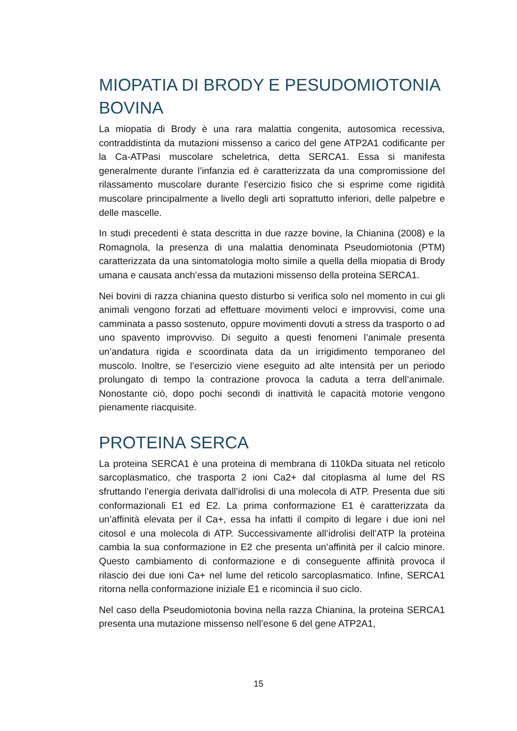MIOPATIA DI BRODY E PESUDOMIOTONIA BOVINA
La miopatia di Brody è una rara malattia congenita, autosomica recessiva, contraddistinta da mutazioni missenso a carico del gene ATP2A1 codificante per la Ca-ATPasi muscolare scheletrica, detta SERCA1. Essa si manifesta generalmente durante l’infanzia ed è caratterizzata da una compromissione del rilassamento muscolare durante l’esercizio fisico che si esprime come rigidità muscolare principalmente a livello degli arti soprattutto inferiori, delle palpebre e delle mascelle.
In studi precedenti è stata descritta in due razze bovine, la Chianina (2008) e la Romagnola, la presenza di una malattia denominata Pseudomiotonia (PTM) caratterizzata da una sintomatologia molto simile a quella della miopatia di Brody umana e causata anch’essa da mutazioni missenso della proteina SERCA1.
Nei bovini di razza chianina questo disturbo si verifica solo nel momento in cui gli animali vengono forzati ad effettuare movimenti veloci e improvvisi, come una camminata a passo sostenuto, oppure movimenti dovuti a stress da trasporto o ad uno spavento improvviso. Di seguito a questi fenomeni l’animale presenta un’andatura rigida e scoordinata data da un irrigidimento temporaneo del muscolo. Inoltre, se l’esercizio viene eseguito ad alte intensità per un periodo prolungato di tempo la contrazione provoca la caduta a terra dell’animale. Nonostante ciò, dopo pochi secondi di inattività le capacità motorie vengono pienamente riacquisite.
PROTEINA SERCA
La proteina SERCA1 è una proteina di membrana di 110kDa situata nel reticolo sarcoplasmatico, che trasporta 2 ioni Ca2+ dal citoplasma al lume del RS sfruttando l’energia derivata dall’idrolisi di una molecola di ATP. Presenta due siti conformazionali E1 ed E2. La prima conformazione E1 è caratterizzata da un’affinità elevata per il Ca+, essa ha infatti il compito di legare i due ioni nel citosol e una molecola di ATP. Successivamente all’idrolisi dell’ATP la proteina cambia la sua conformazione in E2 che presenta un’affinità per il calcio minore. Questo cambiamento di conformazione e di conseguente affinità provoca il rilascio dei due ioni Ca+ nel lume del reticolo sarcoplasmatico. Infine, SERCA1 ritorna nella conformazione iniziale E1 e ricomincia il suo ciclo.
Nel caso della Pseudomiotonia bovina nella razza Chianina, la proteina SERCA1 presenta una mutazione missenso nell’esone 6 del gene ATP2A1,
15